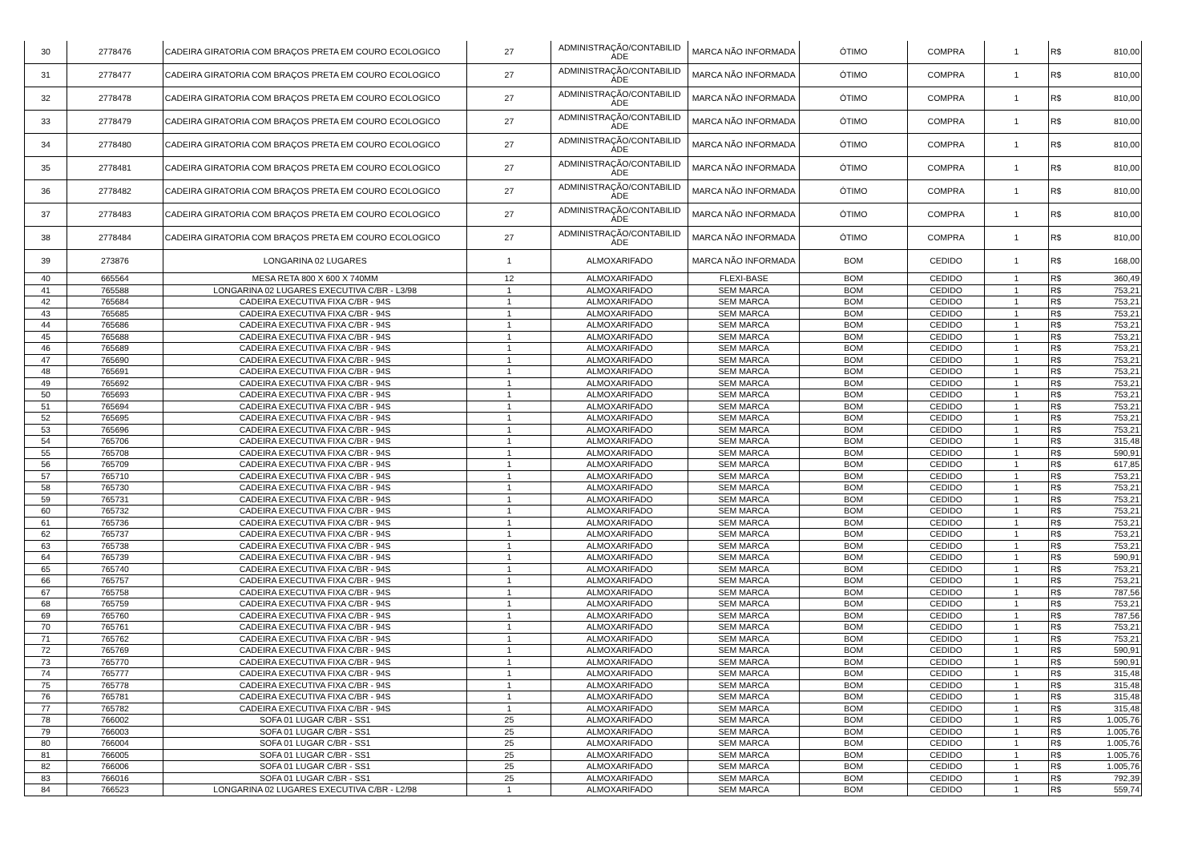| 30 | 2778476 | CADEIRA GIRATORIA COM BRAÇOS PRETA EM COURO ECOLOGICO | 27 | ADMINISTRAÇÃO/CONTABILID ADE | MARCA NÃO INFORMADA | ÓTIMO | COMPRA | 1 | R$ | 810,00 |
| 31 | 2778477 | CADEIRA GIRATORIA COM BRAÇOS PRETA EM COURO ECOLOGICO | 27 | ADMINISTRAÇÃO/CONTABILID ADE | MARCA NÃO INFORMADA | ÓTIMO | COMPRA | 1 | R$ | 810,00 |
| 32 | 2778478 | CADEIRA GIRATORIA COM BRAÇOS PRETA EM COURO ECOLOGICO | 27 | ADMINISTRAÇÃO/CONTABILID ADE | MARCA NÃO INFORMADA | ÓTIMO | COMPRA | 1 | R$ | 810,00 |
| 33 | 2778479 | CADEIRA GIRATORIA COM BRAÇOS PRETA EM COURO ECOLOGICO | 27 | ADMINISTRAÇÃO/CONTABILID ADE | MARCA NÃO INFORMADA | ÓTIMO | COMPRA | 1 | R$ | 810,00 |
| 34 | 2778480 | CADEIRA GIRATORIA COM BRAÇOS PRETA EM COURO ECOLOGICO | 27 | ADMINISTRAÇÃO/CONTABILID ADE | MARCA NÃO INFORMADA | ÓTIMO | COMPRA | 1 | R$ | 810,00 |
| 35 | 2778481 | CADEIRA GIRATORIA COM BRAÇOS PRETA EM COURO ECOLOGICO | 27 | ADMINISTRAÇÃO/CONTABILID ADE | MARCA NÃO INFORMADA | ÓTIMO | COMPRA | 1 | R$ | 810,00 |
| 36 | 2778482 | CADEIRA GIRATORIA COM BRAÇOS PRETA EM COURO ECOLOGICO | 27 | ADMINISTRAÇÃO/CONTABILID ADE | MARCA NÃO INFORMADA | ÓTIMO | COMPRA | 1 | R$ | 810,00 |
| 37 | 2778483 | CADEIRA GIRATORIA COM BRAÇOS PRETA EM COURO ECOLOGICO | 27 | ADMINISTRAÇÃO/CONTABILID ADE | MARCA NÃO INFORMADA | ÓTIMO | COMPRA | 1 | R$ | 810,00 |
| 38 | 2778484 | CADEIRA GIRATORIA COM BRAÇOS PRETA EM COURO ECOLOGICO | 27 | ADMINISTRAÇÃO/CONTABILID ADE | MARCA NÃO INFORMADA | ÓTIMO | COMPRA | 1 | R$ | 810,00 |
| 39 | 273876 | LONGARINA 02 LUGARES | 1 | ALMOXARIFADO | MARCA NÃO INFORMADA | BOM | CEDIDO | 1 | R$ | 168,00 |
| 40 | 665564 | MESA RETA 800 X 600 X 740MM | 12 | ALMOXARIFADO | FLEXI-BASE | BOM | CEDIDO | 1 | R$ | 360,49 |
| 41 | 765588 | LONGARINA 02 LUGARES EXECUTIVA C/BR - L3/98 | 1 | ALMOXARIFADO | SEM MARCA | BOM | CEDIDO | 1 | R$ | 753,21 |
| 42 | 765684 | CADEIRA EXECUTIVA FIXA C/BR - 94S | 1 | ALMOXARIFADO | SEM MARCA | BOM | CEDIDO | 1 | R$ | 753,21 |
| 43 | 765685 | CADEIRA EXECUTIVA FIXA C/BR - 94S | 1 | ALMOXARIFADO | SEM MARCA | BOM | CEDIDO | 1 | R$ | 753,21 |
| 44 | 765686 | CADEIRA EXECUTIVA FIXA C/BR - 94S | 1 | ALMOXARIFADO | SEM MARCA | BOM | CEDIDO | 1 | R$ | 753,21 |
| 45 | 765688 | CADEIRA EXECUTIVA FIXA C/BR - 94S | 1 | ALMOXARIFADO | SEM MARCA | BOM | CEDIDO | 1 | R$ | 753,21 |
| 46 | 765689 | CADEIRA EXECUTIVA FIXA C/BR - 94S | 1 | ALMOXARIFADO | SEM MARCA | BOM | CEDIDO | 1 | R$ | 753,21 |
| 47 | 765690 | CADEIRA EXECUTIVA FIXA C/BR - 94S | 1 | ALMOXARIFADO | SEM MARCA | BOM | CEDIDO | 1 | R$ | 753,21 |
| 48 | 765691 | CADEIRA EXECUTIVA FIXA C/BR - 94S | 1 | ALMOXARIFADO | SEM MARCA | BOM | CEDIDO | 1 | R$ | 753,21 |
| 49 | 765692 | CADEIRA EXECUTIVA FIXA C/BR - 94S | 1 | ALMOXARIFADO | SEM MARCA | BOM | CEDIDO | 1 | R$ | 753,21 |
| 50 | 765693 | CADEIRA EXECUTIVA FIXA C/BR - 94S | 1 | ALMOXARIFADO | SEM MARCA | BOM | CEDIDO | 1 | R$ | 753,21 |
| 51 | 765694 | CADEIRA EXECUTIVA FIXA C/BR - 94S | 1 | ALMOXARIFADO | SEM MARCA | BOM | CEDIDO | 1 | R$ | 753,21 |
| 52 | 765695 | CADEIRA EXECUTIVA FIXA C/BR - 94S | 1 | ALMOXARIFADO | SEM MARCA | BOM | CEDIDO | 1 | R$ | 753,21 |
| 53 | 765696 | CADEIRA EXECUTIVA FIXA C/BR - 94S | 1 | ALMOXARIFADO | SEM MARCA | BOM | CEDIDO | 1 | R$ | 753,21 |
| 54 | 765706 | CADEIRA EXECUTIVA FIXA C/BR - 94S | 1 | ALMOXARIFADO | SEM MARCA | BOM | CEDIDO | 1 | R$ | 315,48 |
| 55 | 765708 | CADEIRA EXECUTIVA FIXA C/BR - 94S | 1 | ALMOXARIFADO | SEM MARCA | BOM | CEDIDO | 1 | R$ | 590,91 |
| 56 | 765709 | CADEIRA EXECUTIVA FIXA C/BR - 94S | 1 | ALMOXARIFADO | SEM MARCA | BOM | CEDIDO | 1 | R$ | 617,85 |
| 57 | 765710 | CADEIRA EXECUTIVA FIXA C/BR - 94S | 1 | ALMOXARIFADO | SEM MARCA | BOM | CEDIDO | 1 | R$ | 753,21 |
| 58 | 765730 | CADEIRA EXECUTIVA FIXA C/BR - 94S | 1 | ALMOXARIFADO | SEM MARCA | BOM | CEDIDO | 1 | R$ | 753,21 |
| 59 | 765731 | CADEIRA EXECUTIVA FIXA C/BR - 94S | 1 | ALMOXARIFADO | SEM MARCA | BOM | CEDIDO | 1 | R$ | 753,21 |
| 60 | 765732 | CADEIRA EXECUTIVA FIXA C/BR - 94S | 1 | ALMOXARIFADO | SEM MARCA | BOM | CEDIDO | 1 | R$ | 753,21 |
| 61 | 765736 | CADEIRA EXECUTIVA FIXA C/BR - 94S | 1 | ALMOXARIFADO | SEM MARCA | BOM | CEDIDO | 1 | R$ | 753,21 |
| 62 | 765737 | CADEIRA EXECUTIVA FIXA C/BR - 94S | 1 | ALMOXARIFADO | SEM MARCA | BOM | CEDIDO | 1 | R$ | 753,21 |
| 63 | 765738 | CADEIRA EXECUTIVA FIXA C/BR - 94S | 1 | ALMOXARIFADO | SEM MARCA | BOM | CEDIDO | 1 | R$ | 753,21 |
| 64 | 765739 | CADEIRA EXECUTIVA FIXA C/BR - 94S | 1 | ALMOXARIFADO | SEM MARCA | BOM | CEDIDO | 1 | R$ | 590,91 |
| 65 | 765740 | CADEIRA EXECUTIVA FIXA C/BR - 94S | 1 | ALMOXARIFADO | SEM MARCA | BOM | CEDIDO | 1 | R$ | 753,21 |
| 66 | 765757 | CADEIRA EXECUTIVA FIXA C/BR - 94S | 1 | ALMOXARIFADO | SEM MARCA | BOM | CEDIDO | 1 | R$ | 753,21 |
| 67 | 765758 | CADEIRA EXECUTIVA FIXA C/BR - 94S | 1 | ALMOXARIFADO | SEM MARCA | BOM | CEDIDO | 1 | R$ | 787,56 |
| 68 | 765759 | CADEIRA EXECUTIVA FIXA C/BR - 94S | 1 | ALMOXARIFADO | SEM MARCA | BOM | CEDIDO | 1 | R$ | 753,21 |
| 69 | 765760 | CADEIRA EXECUTIVA FIXA C/BR - 94S | 1 | ALMOXARIFADO | SEM MARCA | BOM | CEDIDO | 1 | R$ | 787,56 |
| 70 | 765761 | CADEIRA EXECUTIVA FIXA C/BR - 94S | 1 | ALMOXARIFADO | SEM MARCA | BOM | CEDIDO | 1 | R$ | 753,21 |
| 71 | 765762 | CADEIRA EXECUTIVA FIXA C/BR - 94S | 1 | ALMOXARIFADO | SEM MARCA | BOM | CEDIDO | 1 | R$ | 753,21 |
| 72 | 765769 | CADEIRA EXECUTIVA FIXA C/BR - 94S | 1 | ALMOXARIFADO | SEM MARCA | BOM | CEDIDO | 1 | R$ | 590,91 |
| 73 | 765770 | CADEIRA EXECUTIVA FIXA C/BR - 94S | 1 | ALMOXARIFADO | SEM MARCA | BOM | CEDIDO | 1 | R$ | 590,91 |
| 74 | 765777 | CADEIRA EXECUTIVA FIXA C/BR - 94S | 1 | ALMOXARIFADO | SEM MARCA | BOM | CEDIDO | 1 | R$ | 315,48 |
| 75 | 765778 | CADEIRA EXECUTIVA FIXA C/BR - 94S | 1 | ALMOXARIFADO | SEM MARCA | BOM | CEDIDO | 1 | R$ | 315,48 |
| 76 | 765781 | CADEIRA EXECUTIVA FIXA C/BR - 94S | 1 | ALMOXARIFADO | SEM MARCA | BOM | CEDIDO | 1 | R$ | 315,48 |
| 77 | 765782 | CADEIRA EXECUTIVA FIXA C/BR - 94S | 1 | ALMOXARIFADO | SEM MARCA | BOM | CEDIDO | 1 | R$ | 315,48 |
| 78 | 766002 | SOFA 01 LUGAR C/BR - SS1 | 25 | ALMOXARIFADO | SEM MARCA | BOM | CEDIDO | 1 | R$ | 1.005,76 |
| 79 | 766003 | SOFA 01 LUGAR C/BR - SS1 | 25 | ALMOXARIFADO | SEM MARCA | BOM | CEDIDO | 1 | R$ | 1.005,76 |
| 80 | 766004 | SOFA 01 LUGAR C/BR - SS1 | 25 | ALMOXARIFADO | SEM MARCA | BOM | CEDIDO | 1 | R$ | 1.005,76 |
| 81 | 766005 | SOFA 01 LUGAR C/BR - SS1 | 25 | ALMOXARIFADO | SEM MARCA | BOM | CEDIDO | 1 | R$ | 1.005,76 |
| 82 | 766006 | SOFA 01 LUGAR C/BR - SS1 | 25 | ALMOXARIFADO | SEM MARCA | BOM | CEDIDO | 1 | R$ | 1.005,76 |
| 83 | 766016 | SOFA 01 LUGAR C/BR - SS1 | 25 | ALMOXARIFADO | SEM MARCA | BOM | CEDIDO | 1 | R$ | 792,39 |
| 84 | 766523 | LONGARINA 02 LUGARES EXECUTIVA C/BR - L2/98 | 1 | ALMOXARIFADO | SEM MARCA | BOM | CEDIDO | 1 | R$ | 559,74 |